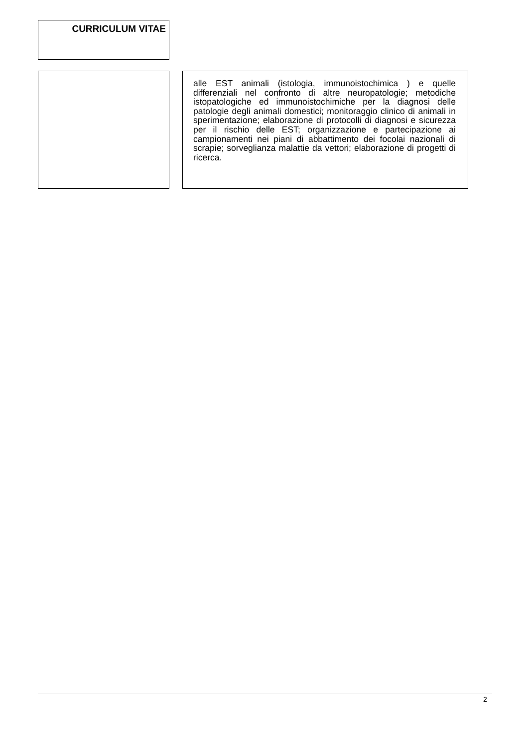CURRICULUM VITAE
alle EST animali (istologia, immunoistochimica ) e quelle differenziali nel confronto di altre neuropatologie; metodiche istopatologiche ed immunoistochimiche per la diagnosi delle patologie degli animali domestici; monitoraggio clinico di animali in sperimentazione; elaborazione di protocolli di diagnosi e sicurezza per il rischio delle EST; organizzazione e partecipazione ai campionamenti nei piani di abbattimento dei focolai nazionali di scrapie; sorveglianza malattie da vettori; elaborazione di progetti di ricerca.
2